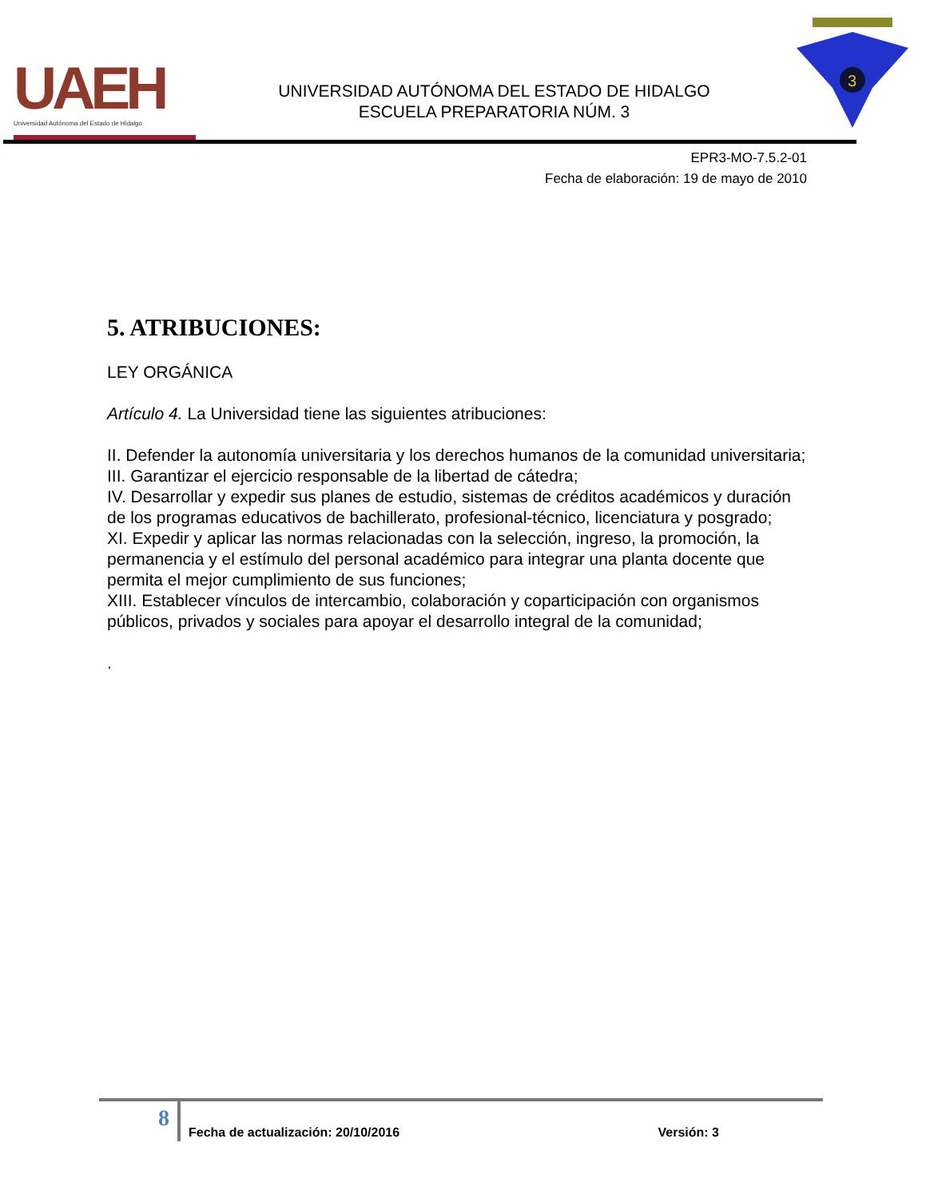UAEH
Universidad Autónoma del Estado de Hidalgo
UNIVERSIDAD AUTÓNOMA DEL ESTADO DE HIDALGO
ESCUELA PREPARATORIA NÚM. 3
3
EPR3-MO-7.5.2-01
Fecha de elaboración: 19 de mayo de 2010
5. ATRIBUCIONES:
LEY ORGÁNICA
Artículo 4. La Universidad tiene las siguientes atribuciones:
II. Defender la autonomía universitaria y los derechos humanos de la comunidad universitaria;
III. Garantizar el ejercicio responsable de la libertad de cátedra;
IV. Desarrollar y expedir sus planes de estudio, sistemas de créditos académicos y duración de los programas educativos de bachillerato, profesional-técnico, licenciatura y posgrado;
XI. Expedir y aplicar las normas relacionadas con la selección, ingreso, la promoción, la permanencia y el estímulo del personal académico para integrar una planta docente que permita el mejor cumplimiento de sus funciones;
XIII. Establecer vínculos de intercambio, colaboración y coparticipación con organismos públicos, privados y sociales para apoyar el desarrollo integral de la comunidad;
.
8
Fecha de actualización: 20/10/2016
Versión: 3